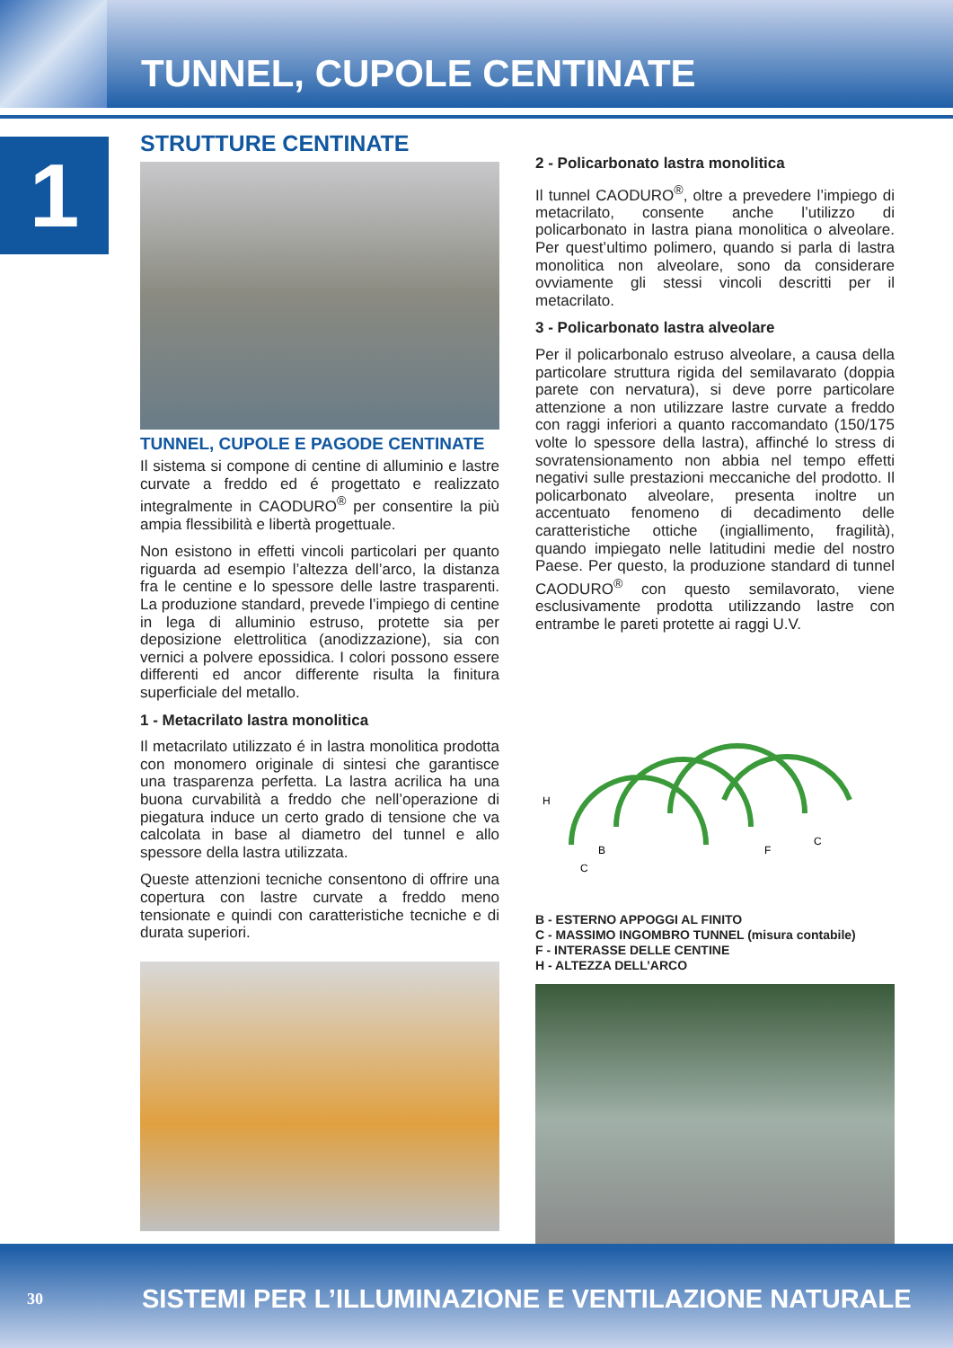TUNNEL, CUPOLE CENTINATE
1
STRUTTURE CENTINATE
TUNNEL, CUPOLE E PAGODE CENTINATE
Il sistema si compone di centine di alluminio e lastre curvate a freddo ed é progettato e realizzato integralmente in CAODURO<sup>®</sup> per consentire la più ampia flessibilità e libertà progettuale.
Non esistono in effetti vincoli particolari per quanto riguarda ad esempio l’altezza dell’arco, la distanza fra le centine e lo spessore delle lastre trasparenti. La produzione standard, prevede l’impiego di centine in lega di alluminio estruso, protette sia per deposizione elettrolitica (anodizzazione), sia con vernici a polvere epossidica. I colori possono essere differenti ed ancor differente risulta la finitura superficiale del metallo.
1 - Metacrilato lastra monolitica
Il metacrilato utilizzato é in lastra monolitica prodotta con monomero originale di sintesi che garantisce una trasparenza perfetta. La lastra acrilica ha una buona curvabilità a freddo che nell’operazione di piegatura induce un certo grado di tensione che va calcolata in base al diametro del tunnel e allo spessore della lastra utilizzata.
Queste attenzioni tecniche consentono di offrire una copertura con lastre curvate a freddo meno tensionate e quindi con caratteristiche tecniche e di durata superiori.
2 - Policarbonato lastra monolitica
Il tunnel CAODURO<sup>®</sup>, oltre a prevedere l’impiego di metacrilato, consente anche l’utilizzo di policarbonato in lastra piana monolitica o alveolare. Per quest’ultimo polimero, quando si parla di lastra monolitica non alveolare, sono da considerare ovviamente gli stessi vincoli descritti per il metacrilato.
3 - Policarbonato lastra alveolare
Per il policarbonalo estruso alveolare, a causa della particolare struttura rigida del semilavarato (doppia parete con nervatura), si deve porre particolare attenzione a non utilizzare lastre curvate a freddo con raggi inferiori a quanto raccomandato (150/175 volte lo spessore della lastra), affinché lo stress di sovratensionamento non abbia nel tempo effetti negativi sulle prestazioni meccaniche del prodotto. Il policarbonato alveolare, presenta inoltre un accentuato fenomeno di decadimento delle caratteristiche ottiche (ingiallimento, fragilità), quando impiegato nelle latitudini medie del nostro Paese. Per questo, la produzione standard di tunnel CAODURO<sup>®</sup> con questo semilavorato, viene esclusivamente prodotta utilizzando lastre con entrambe le pareti protette ai raggi U.V.
H
B
C
F
C
B - ESTERNO APPOGGI AL FINITO
C - MASSIMO INGOMBRO TUNNEL (misura contabile)
F - INTERASSE DELLE CENTINE
H - ALTEZZA DELL’ARCO
30 SISTEMI PER L’ILLUMINAZIONE E VENTILAZIONE NATURALE